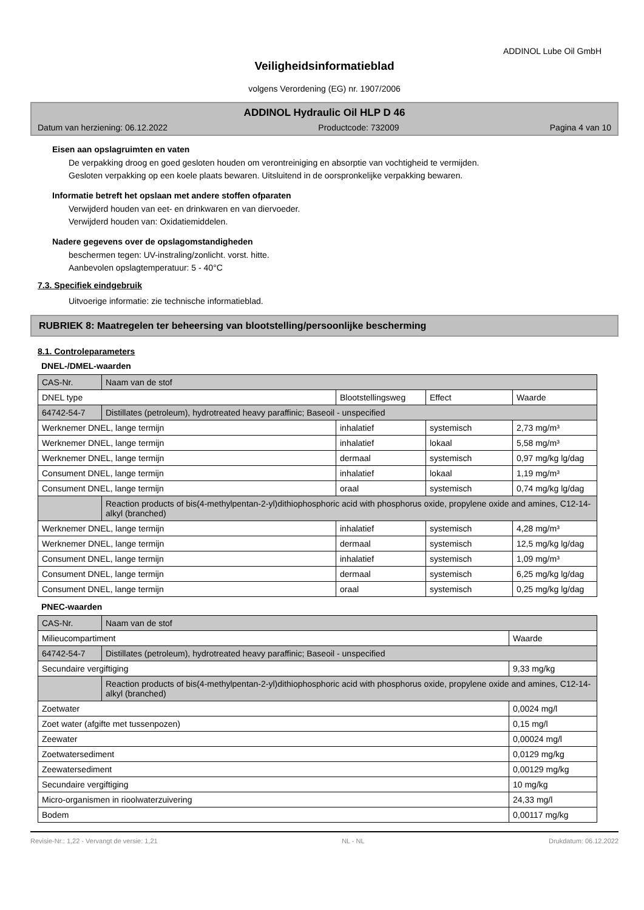ADDINOL Lube Oil GmbH
Veiligheidsinformatieblad
volgens Verordening (EG) nr. 1907/2006
ADDINOL Hydraulic Oil HLP D 46
Datum van herziening: 06.12.2022 Productcode: 732009 Pagina 4 van 10
Eisen aan opslagruimten en vaten
De verpakking droog en goed gesloten houden om verontreiniging en absorptie van vochtigheid te vermijden.
Gesloten verpakking op een koele plaats bewaren. Uitsluitend in de oorspronkelijke verpakking bewaren.
Informatie betreft het opslaan met andere stoffen ofparaten
Verwijderd houden van eet- en drinkwaren en van diervoeder.
Verwijderd houden van: Oxidatiemiddelen.
Nadere gegevens over de opslagomstandigheden
beschermen tegen: UV-instraling/zonlicht. vorst. hitte.
Aanbevolen opslagtemperatuur: 5 - 40°C
7.3. Specifiek eindgebruik
Uitvoerige informatie: zie technische informatieblad.
RUBRIEK 8: Maatregelen ter beheersing van blootstelling/persoonlijke bescherming
8.1. Controleparameters
DNEL-/DMEL-waarden
| CAS-Nr. | Naam van de stof | | | |
| DNEL type | | Blootstellingsweg | Effect | Waarde |
| 64742-54-7 | Distillates (petroleum), hydrotreated heavy paraffinic; Baseoil - unspecified | | | |
| Werknemer DNEL, lange termijn | | inhalatief | systemisch | 2,73 mg/m³ |
| Werknemer DNEL, lange termijn | | inhalatief | lokaal | 5,58 mg/m³ |
| Werknemer DNEL, lange termijn | | dermaal | systemisch | 0,97 mg/kg lg/dag |
| Consument DNEL, lange termijn | | inhalatief | lokaal | 1,19 mg/m³ |
| Consument DNEL, lange termijn | | oraal | systemisch | 0,74 mg/kg lg/dag |
| | Reaction products of bis(4-methylpentan-2-yl)dithiophosphoric acid with phosphorus oxide, propylene oxide and amines, C12-14-alkyl (branched) | | | |
| Werknemer DNEL, lange termijn | | inhalatief | systemisch | 4,28 mg/m³ |
| Werknemer DNEL, lange termijn | | dermaal | systemisch | 12,5 mg/kg lg/dag |
| Consument DNEL, lange termijn | | inhalatief | systemisch | 1,09 mg/m³ |
| Consument DNEL, lange termijn | | dermaal | systemisch | 6,25 mg/kg lg/dag |
| Consument DNEL, lange termijn | | oraal | systemisch | 0,25 mg/kg lg/dag |
PNEC-waarden
| CAS-Nr. | Naam van de stof | |
| Milieucompartiment | | Waarde |
| 64742-54-7 | Distillates (petroleum), hydrotreated heavy paraffinic; Baseoil - unspecified | |
| Secundaire vergiftiging | | 9,33 mg/kg |
| | Reaction products of bis(4-methylpentan-2-yl)dithiophosphoric acid with phosphorus oxide, propylene oxide and amines, C12-14-alkyl (branched) | |
| Zoetwater | | 0,0024 mg/l |
| Zoet water (afgifte met tussenpozen) | | 0,15 mg/l |
| Zeewater | | 0,00024 mg/l |
| Zoetwatersediment | | 0,0129 mg/kg |
| Zeewatersediment | | 0,00129 mg/kg |
| Secundaire vergiftiging | | 10 mg/kg |
| Micro-organismen in rioolwaterzuivering | | 24,33 mg/l |
| Bodem | | 0,00117 mg/kg |
Revisie-Nr.: 1,22 - Vervangt de versie: 1,21 NL - NL Drukdatum: 06.12.2022